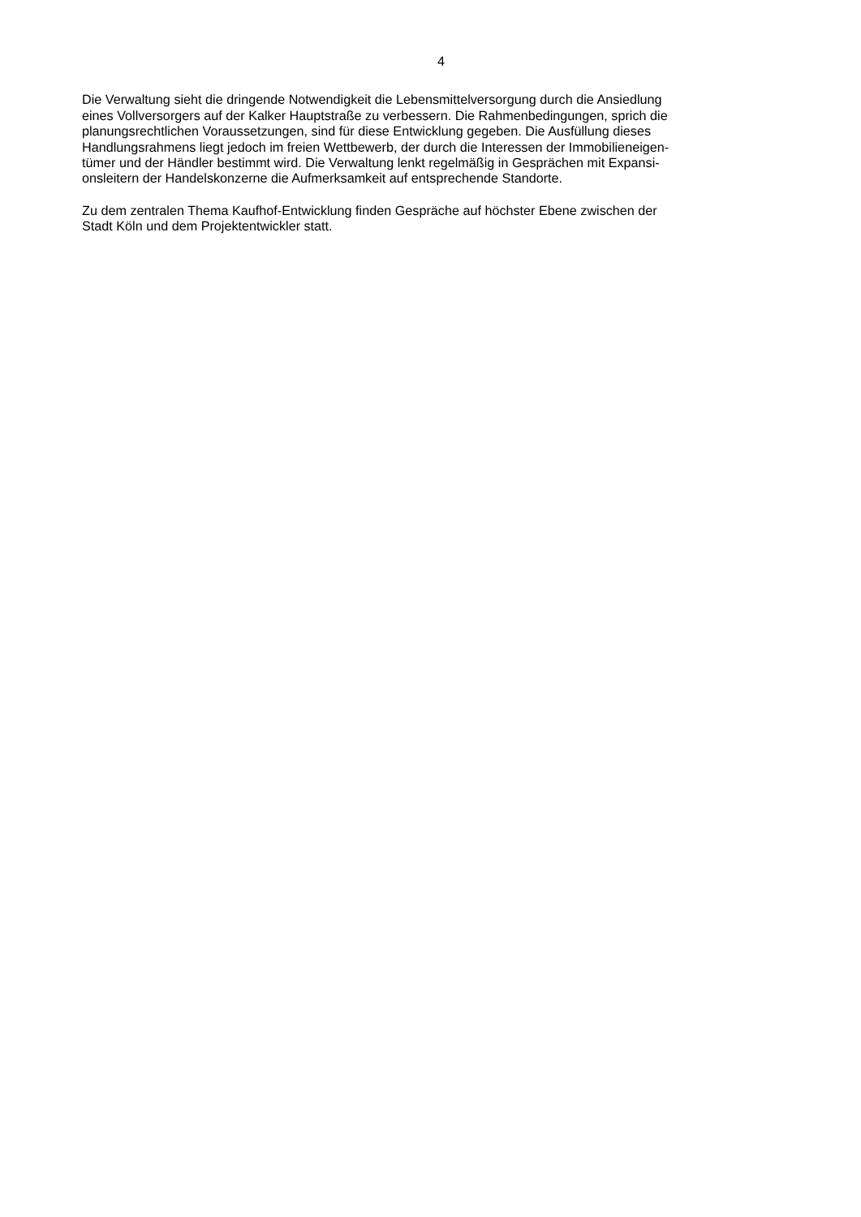4
Die Verwaltung sieht die dringende Notwendigkeit die Lebensmittelversorgung durch die Ansiedlung
eines Vollversorgers auf der Kalker Hauptstraße zu verbessern. Die Rahmenbedingungen, sprich die
planungsrechtlichen Voraussetzungen, sind für diese Entwicklung gegeben. Die Ausfüllung dieses
Handlungsrahmens liegt jedoch im freien Wettbewerb, der durch die Interessen der Immobilieneigen-
tümer und der Händler bestimmt wird. Die Verwaltung lenkt regelmäßig in Gesprächen mit Expansi-
onsleitern der Handelskonzerne die Aufmerksamkeit auf entsprechende Standorte.
Zu dem zentralen Thema Kaufhof-Entwicklung finden Gespräche auf höchster Ebene zwischen der
Stadt Köln und dem Projektentwickler statt.